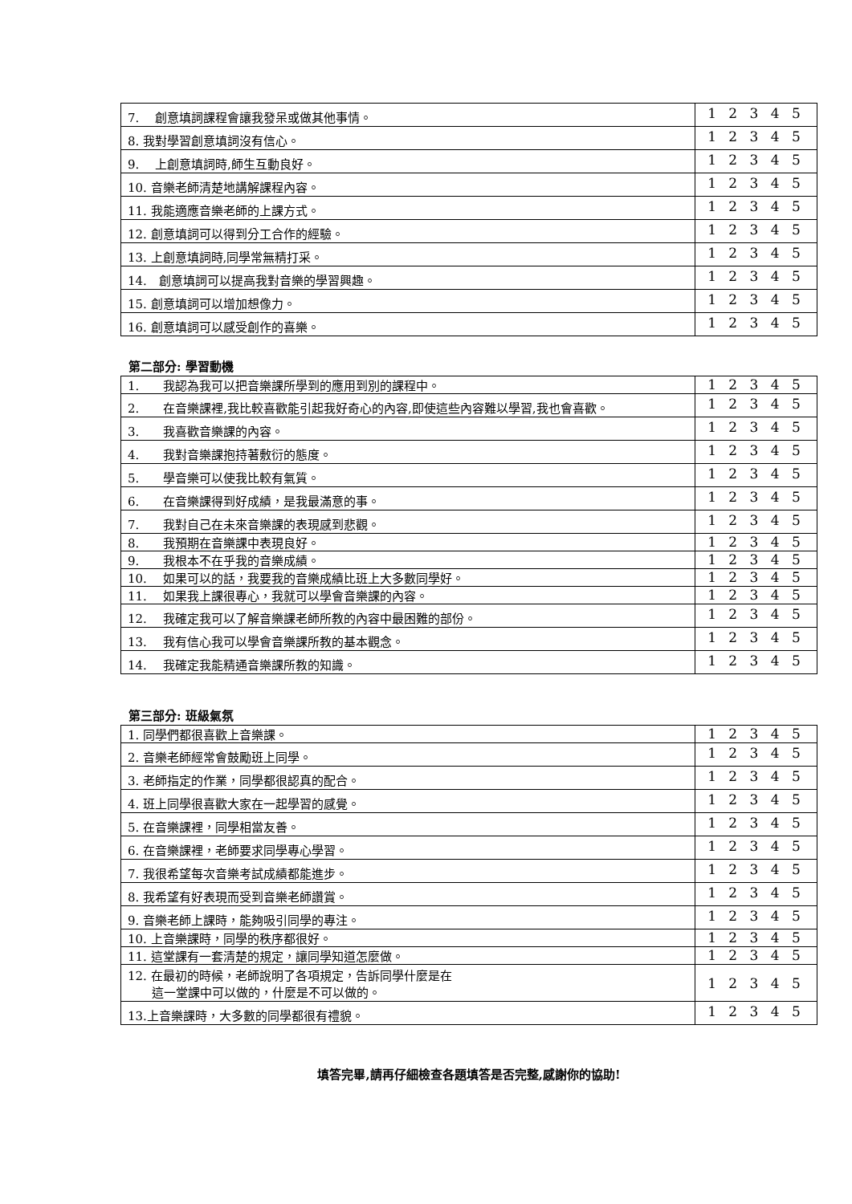| 7. 創意填詞課程會讓我發呆或做其他事情。 | 1 2 3 4 5 |
| 8. 我對學習創意填詞沒有信心。 | 1 2 3 4 5 |
| 9. 上創意填詞時,師生互動良好。 | 1 2 3 4 5 |
| 10. 音樂老師清楚地講解課程內容。 | 1 2 3 4 5 |
| 11. 我能適應音樂老師的上課方式。 | 1 2 3 4 5 |
| 12. 創意填詞可以得到分工合作的經驗。 | 1 2 3 4 5 |
| 13. 上創意填詞時,同學常無精打采。 | 1 2 3 4 5 |
| 14. 創意填詞可以提高我對音樂的學習興趣。 | 1 2 3 4 5 |
| 15. 創意填詞可以增加想像力。 | 1 2 3 4 5 |
| 16. 創意填詞可以感受創作的喜樂。 | 1 2 3 4 5 |
第二部分: 學習動機
| 1. 我認為我可以把音樂課所學到的應用到別的課程中。 | 1 2 3 4 5 |
| 2. 在音樂課裡,我比較喜歡能引起我好奇心的內容,即使這些內容難以學習,我也會喜歡。 | 1 2 3 4 5 |
| 3. 我喜歡音樂課的內容。 | 1 2 3 4 5 |
| 4. 我對音樂課抱持著敷衍的態度。 | 1 2 3 4 5 |
| 5. 學音樂可以使我比較有氣質。 | 1 2 3 4 5 |
| 6. 在音樂課得到好成績，是我最滿意的事。 | 1 2 3 4 5 |
| 7. 我對自己在未來音樂課的表現感到悲觀。 | 1 2 3 4 5 |
| 8. 我預期在音樂課中表現良好。 | 1 2 3 4 5 |
| 9. 我根本不在乎我的音樂成績。 | 1 2 3 4 5 |
| 10. 如果可以的話，我要我的音樂成績比班上大多數同學好。 | 1 2 3 4 5 |
| 11. 如果我上課很專心，我就可以學會音樂課的內容。 | 1 2 3 4 5 |
| 12. 我確定我可以了解音樂課老師所教的內容中最困難的部份。 | 1 2 3 4 5 |
| 13. 我有信心我可以學會音樂課所教的基本觀念。 | 1 2 3 4 5 |
| 14. 我確定我能精通音樂課所教的知識。 | 1 2 3 4 5 |
第三部分: 班級氣氛
| 1. 同學們都很喜歡上音樂課。 | 1 2 3 4 5 |
| 2. 音樂老師經常會鼓勵班上同學。 | 1 2 3 4 5 |
| 3. 老師指定的作業，同學都很認真的配合。 | 1 2 3 4 5 |
| 4. 班上同學很喜歡大家在一起學習的感覺。 | 1 2 3 4 5 |
| 5. 在音樂課裡，同學相當友善。 | 1 2 3 4 5 |
| 6. 在音樂課裡，老師要求同學專心學習。 | 1 2 3 4 5 |
| 7. 我很希望每次音樂考試成績都能進步。 | 1 2 3 4 5 |
| 8. 我希望有好表現而受到音樂老師讚賞。 | 1 2 3 4 5 |
| 9. 音樂老師上課時，能夠吸引同學的專注。 | 1 2 3 4 5 |
| 10. 上音樂課時，同學的秩序都很好。 | 1 2 3 4 5 |
| 11. 這堂課有一套清楚的規定，讓同學知道怎麼做。 | 1 2 3 4 5 |
| 12. 在最初的時候，老師說明了各項規定，告訴同學什麼是在 這一堂課中可以做的，什麼是不可以做的。 | 1 2 3 4 5 |
| 13.上音樂課時，大多數的同學都很有禮貌。 | 1 2 3 4 5 |
填答完畢,請再仔細檢查各題填答是否完整,感謝你的協助!